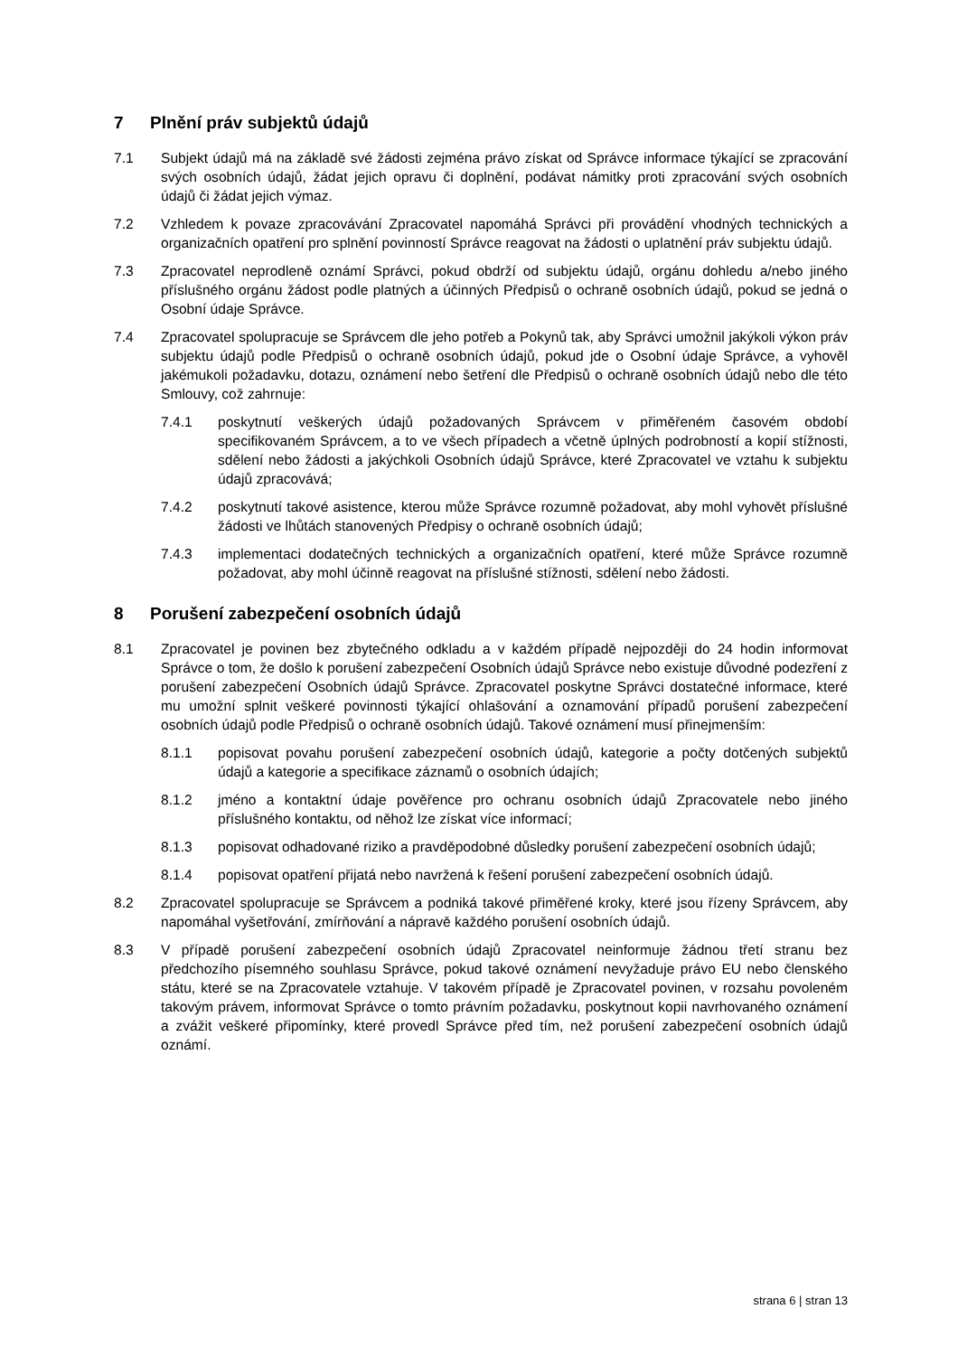7 Plnění práv subjektů údajů
7.1 Subjekt údajů má na základě své žádosti zejména právo získat od Správce informace týkající se zpracování svých osobních údajů, žádat jejich opravu či doplnění, podávat námitky proti zpracování svých osobních údajů či žádat jejich výmaz.
7.2 Vzhledem k povaze zpracovávání Zpracovatel napomáhá Správci při provádění vhodných technických a organizačních opatření pro splnění povinností Správce reagovat na žádosti o uplatnění práv subjektu údajů.
7.3 Zpracovatel neprodleně oznámí Správci, pokud obdrží od subjektu údajů, orgánu dohledu a/nebo jiného příslušného orgánu žádost podle platných a účinných Předpisů o ochraně osobních údajů, pokud se jedná o Osobní údaje Správce.
7.4 Zpracovatel spolupracuje se Správcem dle jeho potřeb a Pokynů tak, aby Správci umožnil jakýkoli výkon práv subjektu údajů podle Předpisů o ochraně osobních údajů, pokud jde o Osobní údaje Správce, a vyhověl jakémukoli požadavku, dotazu, oznámení nebo šetření dle Předpisů o ochraně osobních údajů nebo dle této Smlouvy, což zahrnuje:
7.4.1 poskytnutí veškerých údajů požadovaných Správcem v přiměřeném časovém období specifikovaném Správcem, a to ve všech případech a včetně úplných podrobností a kopií stížnosti, sdělení nebo žádosti a jakýchkoli Osobních údajů Správce, které Zpracovatel ve vztahu k subjektu údajů zpracovává;
7.4.2 poskytnutí takové asistence, kterou může Správce rozumně požadovat, aby mohl vyhovět příslušné žádosti ve lhůtách stanovených Předpisy o ochraně osobních údajů;
7.4.3 implementaci dodatečných technických a organizačních opatření, které může Správce rozumně požadovat, aby mohl účinně reagovat na příslušné stížnosti, sdělení nebo žádosti.
8 Porušení zabezpečení osobních údajů
8.1 Zpracovatel je povinen bez zbytečného odkladu a v každém případě nejpozději do 24 hodin informovat Správce o tom, že došlo k porušení zabezpečení Osobních údajů Správce nebo existuje důvodné podezření z porušení zabezpečení Osobních údajů Správce. Zpracovatel poskytne Správci dostatečné informace, které mu umožní splnit veškeré povinnosti týkající ohlašování a oznamování případů porušení zabezpečení osobních údajů podle Předpisů o ochraně osobních údajů. Takové oznámení musí přinejmenším:
8.1.1 popisovat povahu porušení zabezpečení osobních údajů, kategorie a počty dotčených subjektů údajů a kategorie a specifikace záznamů o osobních údajích;
8.1.2 jméno a kontaktní údaje pověřence pro ochranu osobních údajů Zpracovatele nebo jiného příslušného kontaktu, od něhož lze získat více informací;
8.1.3 popisovat odhadované riziko a pravděpodobné důsledky porušení zabezpečení osobních údajů;
8.1.4 popisovat opatření přijatá nebo navržená k řešení porušení zabezpečení osobních údajů.
8.2 Zpracovatel spolupracuje se Správcem a podniká takové přiměřené kroky, které jsou řízeny Správcem, aby napomáhal vyšetřování, zmírňování a nápravě každého porušení osobních údajů.
8.3 V případě porušení zabezpečení osobních údajů Zpracovatel neinformuje žádnou třetí stranu bez předchozího písemného souhlasu Správce, pokud takové oznámení nevyžaduje právo EU nebo členského státu, které se na Zpracovatele vztahuje. V takovém případě je Zpracovatel povinen, v rozsahu povoleném takovým právem, informovat Správce o tomto právním požadavku, poskytnout kopii navrhovaného oznámení a zvážit veškeré připomínky, které provedl Správce před tím, než porušení zabezpečení osobních údajů oznámí.
strana 6 | stran 13